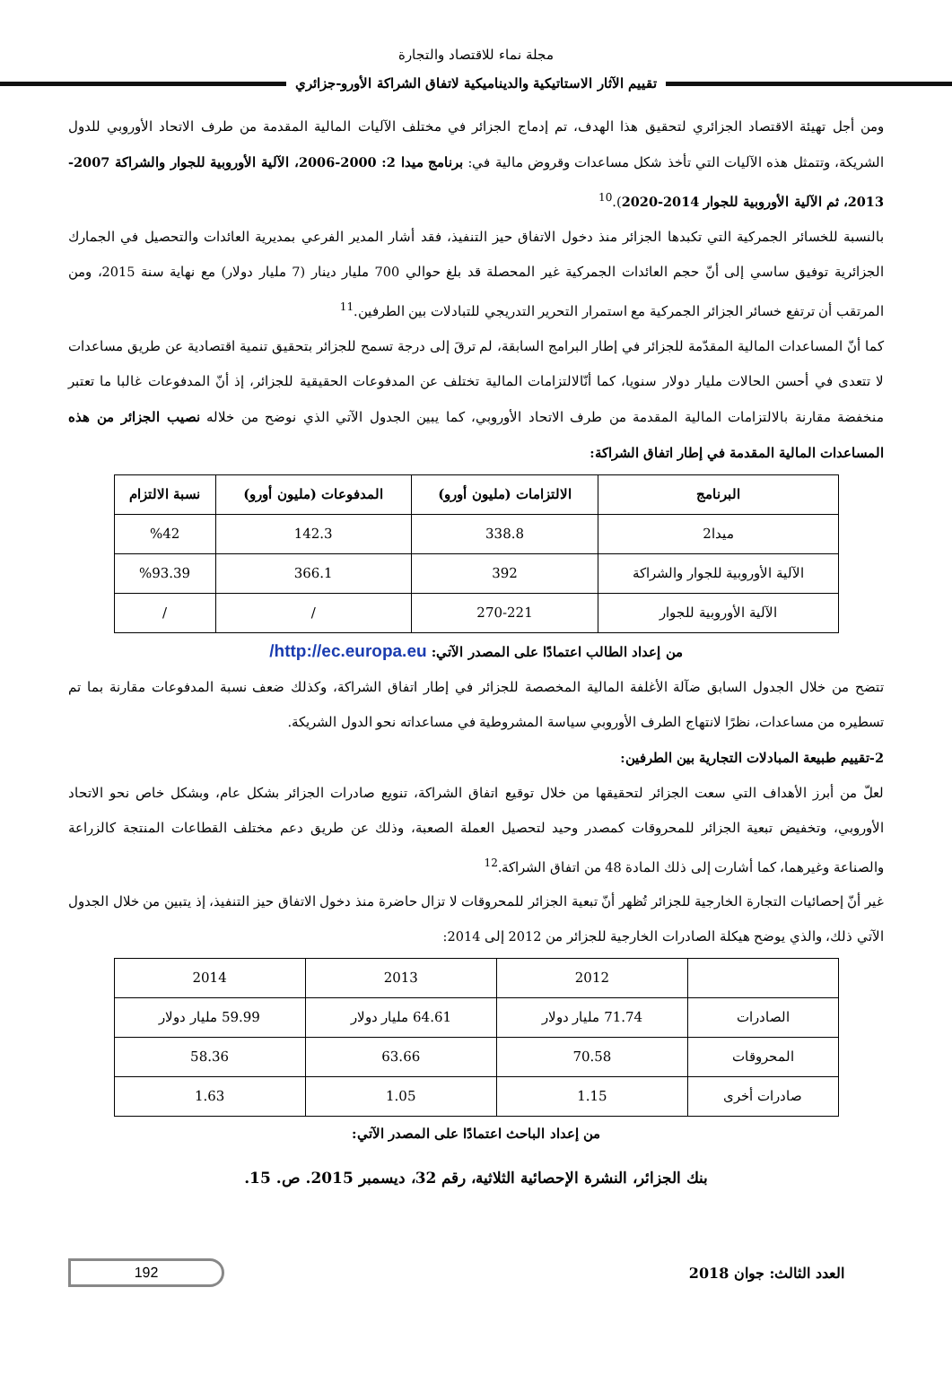مجلة نماء للاقتصاد والتجارة
تقييم الآثار الاستاتيكية والديناميكية لاتفاق الشراكة الأورو-جزائري
ومن أجل تهيئة الاقتصاد الجزائري لتحقيق هذا الهدف، تم إدماج الجزائر في مختلف الآليات المالية المقدمة من طرف الاتحاد الأوروبي للدول الشريكة، وتتمثل هذه الآليات التي تأخذ شكل مساعدات وقروض مالية في: برنامج ميدا 2: 2000-2006، الآلية الأوروبية للجوار والشراكة 2007-2013، ثم الآلية الأوروبية للجوار 2014-2020).<sup>10</sup>
بالنسبة للخسائر الجمركية التي تكبدها الجزائر منذ دخول الاتفاق حيز التنفيذ، فقد أشار المدير الفرعي بمديرية العائدات والتحصيل في الجمارك الجزائرية توفيق ساسي إلى أنّ حجم العائدات الجمركية غير المحصلة قد بلغ حوالي 700 مليار دينار (7 مليار دولار) مع نهاية سنة 2015، ومن المرتقب أن ترتفع خسائر الجزائر الجمركية مع استمرار التحرير التدريجي للتبادلات بين الطرفين.<sup>11</sup>
كما أنّ المساعدات المالية المقدّمة للجزائر في إطار البرامج السابقة، لم ترقَ إلى درجة تسمح للجزائر بتحقيق تنمية اقتصادية عن طريق مساعدات لا تتعدى في أحسن الحالات مليار دولار سنويا، كما أنّالالتزامات المالية تختلف عن المدفوعات الحقيقية للجزائر، إذ أنّ المدفوعات غالبا ما تعتبر منخفضة مقارنة بالالتزامات المالية المقدمة من طرف الاتحاد الأوروبي، كما يبين الجدول الآتي الذي نوضح من خلاله نصيب الجزائر من هذه المساعدات المالية المقدمة في إطار اتفاق الشراكة:
| البرنامج | الالتزامات (مليون أورو) | المدفوعات (مليون أورو) | نسبة الالتزام |
| --- | --- | --- | --- |
| ميدا2 | 338.8 | 142.3 | %42 |
| الآلية الأوروبية للجوار والشراكة | 392 | 366.1 | %93.39 |
| الآلية الأوروبية للجوار | 270-221 | / | / |
من إعداد الطالب اعتمادًا على المصدر الآتي: http://ec.europa.eu/
تتضح من خلال الجدول السابق ضآلة الأغلفة المالية المخصصة للجزائر في إطار اتفاق الشراكة، وكذلك ضعف نسبة المدفوعات مقارنة بما تم تسطيره من مساعدات، نظرًا لانتهاج الطرف الأوروبي سياسة المشروطية في مساعداته نحو الدول الشريكة.
2-تقييم طبيعة المبادلات التجارية بين الطرفين:
لعلّ من أبرز الأهداف التي سعت الجزائر لتحقيقها من خلال توقيع اتفاق الشراكة، تنويع صادرات الجزائر بشكل عام، وبشكل خاص نحو الاتحاد الأوروبي، وتخفيض تبعية الجزائر للمحروقات كمصدر وحيد لتحصيل العملة الصعبة، وذلك عن طريق دعم مختلف القطاعات المنتجة كالزراعة والصناعة وغيرهما، كما أشارت إلى ذلك المادة 48 من اتفاق الشراكة.<sup>12</sup>
غير أنّ إحصائيات التجارة الخارجية للجزائر تُظهر أنّ تبعية الجزائر للمحروقات لا تزال حاضرة منذ دخول الاتفاق حيز التنفيذ، إذ يتبين من خلال الجدول الآتي ذلك، والذي يوضح هيكلة الصادرات الخارجية للجزائر من 2012 إلى 2014:
| | 2012 | 2013 | 2014 |
| الصادرات | 71.74 مليار دولار | 64.61 مليار دولار | 59.99 مليار دولار |
| المحروقات | 70.58 | 63.66 | 58.36 |
| صادرات أخرى | 1.15 | 1.05 | 1.63 |
من إعداد الباحث اعتمادًا على المصدر الآتي:
بنك الجزائر، النشرة الإحصائية الثلاثية، رقم 32، ديسمبر 2015. ص. 15.
العدد الثالث: جوان 2018
192